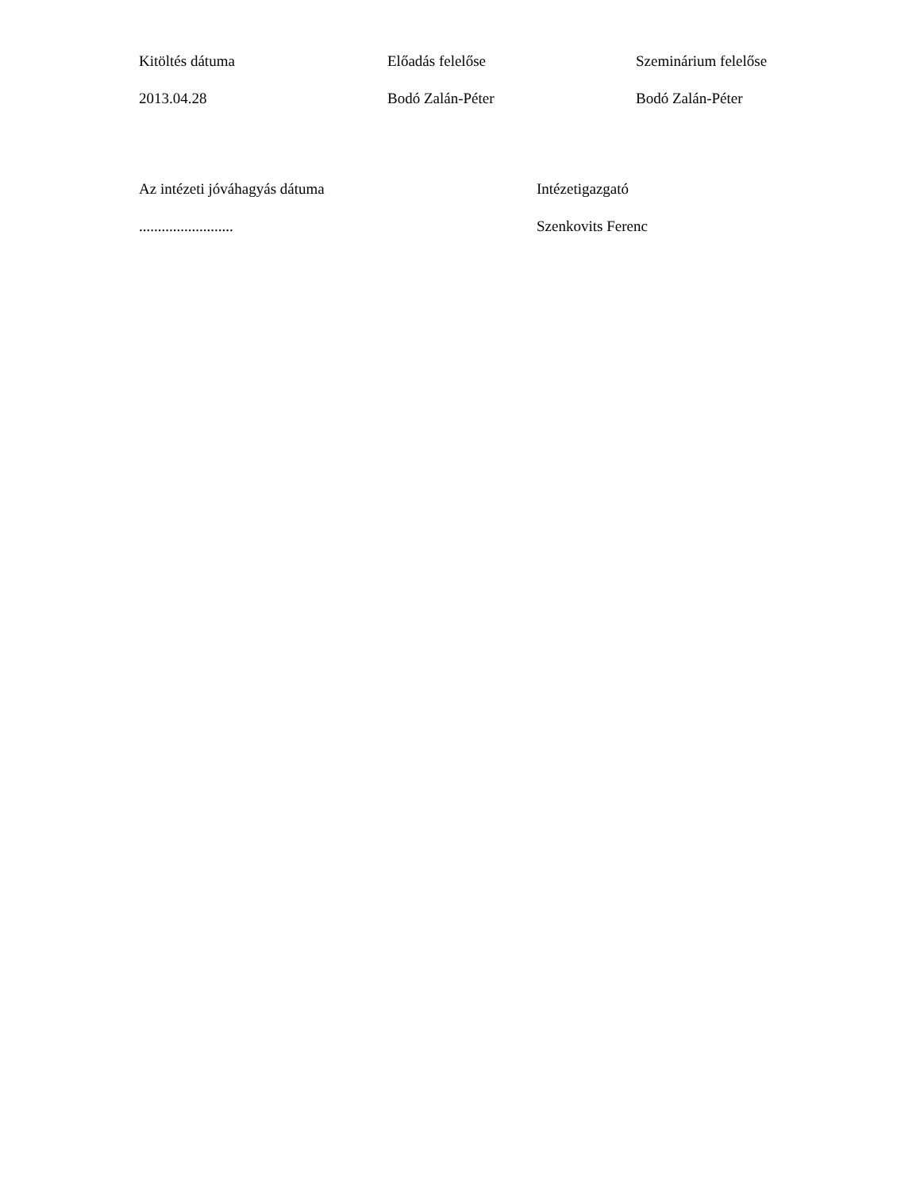Kitöltés dátuma Előadás felelőse Szeminárium felelőse
2013.04.28 Bodó Zalán-Péter Bodó Zalán-Péter
Az intézeti jóváhagyás dátuma Intézetigazgató
......................... Szenkovits Ferenc